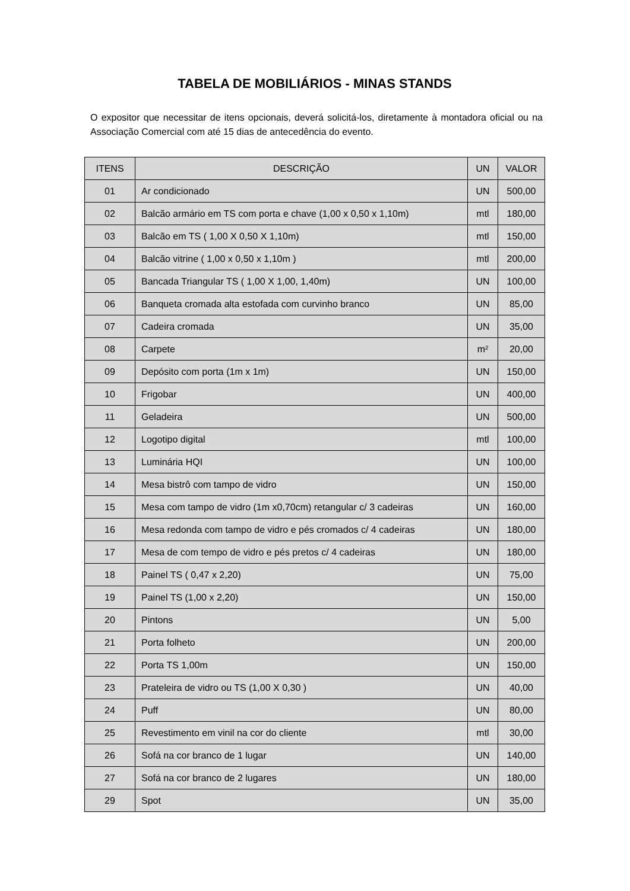TABELA DE MOBILIÁRIOS - MINAS STANDS
O expositor que necessitar de itens opcionais, deverá solicitá-los, diretamente à montadora oficial ou na Associação Comercial com até 15 dias de antecedência do evento.
| ITENS | DESCRIÇÃO | UN | VALOR |
| --- | --- | --- | --- |
| 01 | Ar condicionado | UN | 500,00 |
| 02 | Balcão armário em TS com porta e chave (1,00 x 0,50 x 1,10m) | mtl | 180,00 |
| 03 | Balcão em TS ( 1,00 X 0,50 X 1,10m) | mtl | 150,00 |
| 04 | Balcão vitrine ( 1,00 x 0,50 x 1,10m ) | mtl | 200,00 |
| 05 | Bancada Triangular TS ( 1,00 X 1,00, 1,40m) | UN | 100,00 |
| 06 | Banqueta cromada alta estofada com curvinho branco | UN | 85,00 |
| 07 | Cadeira cromada | UN | 35,00 |
| 08 | Carpete | m² | 20,00 |
| 09 | Depósito com porta (1m x 1m) | UN | 150,00 |
| 10 | Frigobar | UN | 400,00 |
| 11 | Geladeira | UN | 500,00 |
| 12 | Logotipo digital | mtl | 100,00 |
| 13 | Luminária HQI | UN | 100,00 |
| 14 | Mesa bistrô com tampo de vidro | UN | 150,00 |
| 15 | Mesa com tampo de vidro (1m x0,70cm) retangular c/ 3 cadeiras | UN | 160,00 |
| 16 | Mesa redonda com tampo de vidro e pés cromados c/ 4 cadeiras | UN | 180,00 |
| 17 | Mesa de com tempo de vidro e pés pretos c/ 4 cadeiras | UN | 180,00 |
| 18 | Painel TS ( 0,47 x 2,20) | UN | 75,00 |
| 19 | Painel TS (1,00 x 2,20) | UN | 150,00 |
| 20 | Pintons | UN | 5,00 |
| 21 | Porta folheto | UN | 200,00 |
| 22 | Porta TS 1,00m | UN | 150,00 |
| 23 | Prateleira de vidro ou TS (1,00 X 0,30 ) | UN | 40,00 |
| 24 | Puff | UN | 80,00 |
| 25 | Revestimento em vinil na cor do cliente | mtl | 30,00 |
| 26 | Sofá na cor branco de 1 lugar | UN | 140,00 |
| 27 | Sofá na cor branco de 2 lugares | UN | 180,00 |
| 29 | Spot | UN | 35,00 |